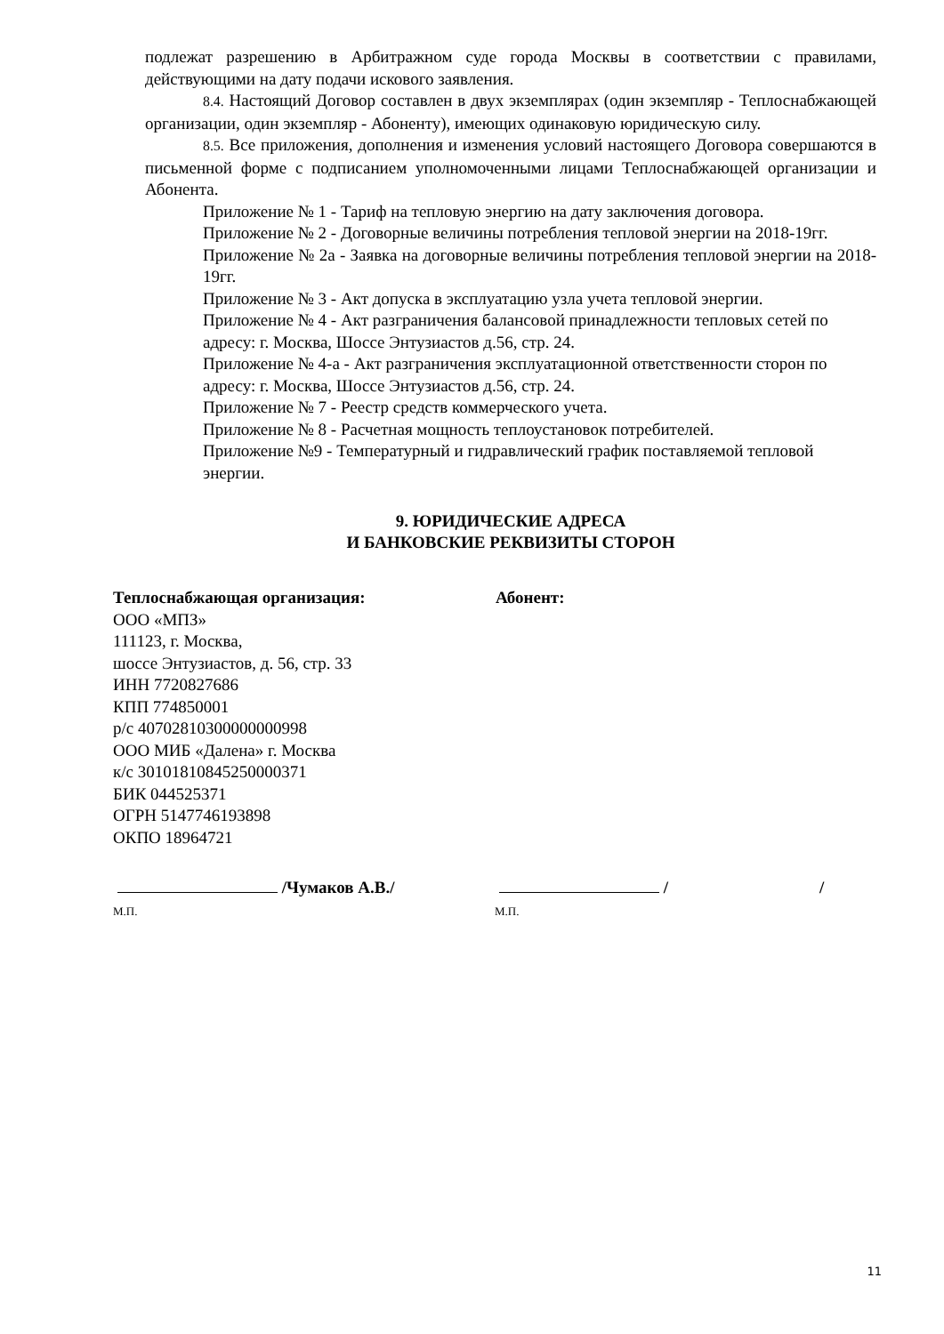подлежат разрешению в Арбитражном суде города Москвы в соответствии с правилами, действующими на дату подачи искового заявления.
8.4. Настоящий Договор составлен в двух экземплярах (один экземпляр - Теплоснабжающей организации, один экземпляр - Абоненту), имеющих одинаковую юридическую силу.
8.5. Все приложения, дополнения и изменения условий настоящего Договора совершаются в письменной форме с подписанием уполномоченными лицами Теплоснабжающей организации и Абонента.
Приложение № 1 - Тариф на тепловую энергию на дату заключения договора.
Приложение № 2 - Договорные величины потребления тепловой энергии на 2018-19гг.
Приложение № 2а - Заявка на договорные величины потребления тепловой энергии на 2018-19гг.
Приложение № 3 - Акт допуска в эксплуатацию узла учета тепловой энергии.
Приложение № 4 - Акт разграничения балансовой принадлежности тепловых сетей по адресу: г. Москва, Шоссе Энтузиастов д.56, стр. 24.
Приложение № 4-а - Акт разграничения эксплуатационной ответственности сторон по адресу: г. Москва, Шоссе Энтузиастов д.56, стр. 24.
Приложение № 7 - Реестр средств коммерческого учета.
Приложение № 8 - Расчетная мощность теплоустановок потребителей.
Приложение №9 - Температурный и гидравлический график поставляемой тепловой энергии.
9. ЮРИДИЧЕСКИЕ АДРЕСА
И БАНКОВСКИЕ РЕКВИЗИТЫ СТОРОН
Теплоснабжающая организация:
ООО «МПЗ»
111123, г. Москва,
шоссе Энтузиастов, д. 56, стр. 33
ИНН 7720827686
КПП 774850001
р/с 40702810300000000998
ООО МИБ «Далена» г. Москва
к/с 30101810845250000371
БИК 044525371
ОГРН 5147746193898
ОКПО 18964721
Абонент:
/Чумаков А.В./
М.П.
/ /
М.П.
11